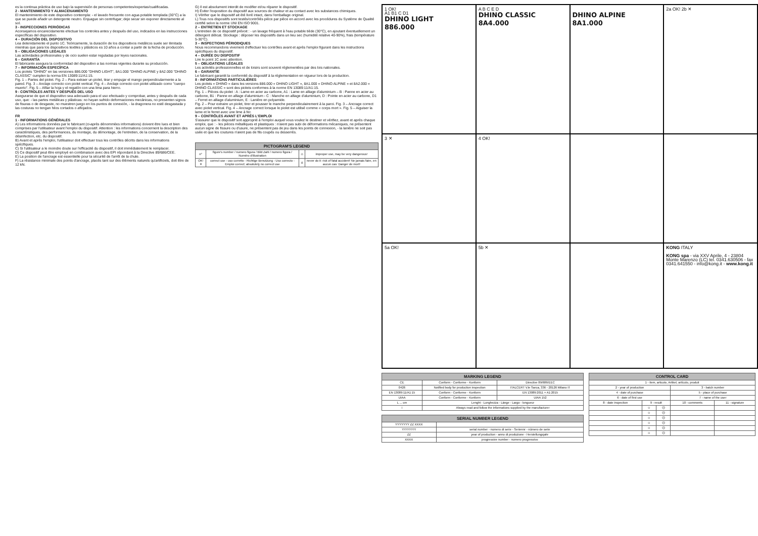es la continua práctica de uso bajo la supervisión de personas competentes/expertas/cualificadas.
2 - MANTENIMIENTO Y ALMACENAMIENTO
El mantenimiento de este dispositivo contempla: - el lavado frecuente con agua potable templada (30°C) a la que se puede añadir un detergente neutro. Enjuague sin centrifugar; deje secar sin exponer directamente al sol.
3 - INSPECCIONES PERIÓDICAS
Aconsejamos encarecidamente efectuar los controles antes y después del uso, indicados en las instrucciones específicas del dispositivo.
4 – DURACIÓN DEL DISPOSITIVO
Lea detenidamente el punto 1C. Teóricamente, la duración de los dispositivos metálicos suele ser ilimitada mientras que para los dispositivos textiles y plásticos es 10 años a contar a partir de la fecha de producción.
5 – OBLIGACIONES LEGALES
Las actividades profesionales y de ocio suelen estar reguladas por leyes nacionales.
6 – GARANTÍA
El fabricante asegura la conformidad del dispositivo a las normas vigentes durante su producción.
7 – INFORMACIÓN ESPECÍFICA
Los piolets "DHINO" en las versiones 886.000 "DHINO LIGHT", 8A1.000 "DHINO ALPINE y 8A2.000 "DHINO CLASSIC" cumplen la norma EN 13089:11/A1:15.
Fig. 1 – Partes del piolet. Fig. 2 – Para extraer un piolet, tirar y empujar el mango perpendicularmente a la pared. Fig. 3 – Anclaje correcto con piolet vertical. Fig. 4 – Anclaje correcto con piolet utilizado como "cuerpo muerto". Fig. 5 – Afilar la hoja y el regatón con una lima para hierro.
9 - CONTROLES ANTES Y DESPUÉS DEL USO
Asegurarse de que el dispositivo sea adecuado para el uso efectuado y comprobar, antes y después de cada uso, que: - las partes metálicas y plásticas: no hayan sufrido deformaciones mecánicas, no presenten signos de fisuras o de desgaste, no muestren juego en los puntos de conexión, - la dragonera no esté desgastada y las costuras no tengan hilos cortados o aflojados.
FR
1 - INFORMATIONS GÉNÉRALES
A) Les informations données par le fabricant (ci-après dénommées informations) doivent être lues et bien comprises par l'utilisateur avant l'emploi du dispositif. Attention : les informations concernent la description des caractéristiques, des performances, du montage, du démontage, de l'entretien, de la conservation, de la désinfection, etc. du dispositif.
B) Avant et après l'emploi, l'utilisateur doit effectuer tous les contrôles décrits dans les informations spécifiques.
C) Si l'utilisateur a le moindre doute sur l'efficacité du dispositif, il doit immédiatement le remplacer.
D) Ce dispositif peut être employé en combinaison avec des EPI répondant à la Directive 89/686/CEE.
E) La position de l'ancrage est essentielle pour la sécurité de l'arrêt de la chute.
F) La résistance minimale des points d'ancrage, placés tant sur des éléments naturels qu'artificiels, doit être de 12 kN.
G) Il est absolument interdit de modifier et/ou réparer le dispositif.
H) Éviter l'exposition du dispositif aux sources de chaleur et au contact avec les substances chimiques.
I) Vérifier que le dispositif ait été livré intact, dans l'emballage original.
L) Tous nos dispositifs sont testés/contrôlés pièce par pièce en accord avec les procédures du Système de Qualité certifié selon la norme UNI EN ISO 9001.
2 – ENTRETIEN ET STOCKAGE
L'entretien de ce dispositif prévoit : - un lavage fréquent à l'eau potable tiède (30°C), en ajoutant éventuellement un détergent délicat. Stockage : déposer les dispositifs dans un lieu sec (humidité relative 40-90%), frais (température 5-30°C).
3 – INSPECTIONS PÉRIODIQUES
Nous recommandons vivement d'effectuer les contrôles avant et après l'emploi figurant dans les instructions spécifiques du dispositif.
4 – DURÉE DU DISPOSITIF
Lire le point 1C avec attention.
5 – OBLIGATIONS LÉGALES
Les activités professionnelles et de loisirs sont souvent réglementées par des lois nationales.
6 – GARANTIE
Le fabricant garantit la conformité du dispositif à la réglementation en vigueur lors de la production.
8 - INFORMATIONS PARTICULIÈRES
Les piolets « DHINO » dans les versions 886.000 « DHINO LIGHT », 8A1.000 « DHINO ALPINE » et 8A2.000 « DHINO CLASSIC » sont des piolets conformes à la norme EN 13089:11/A1:15.
Fig. 1 – Pièces du piolet : A : Lame en acier au carbone, A1 : Lame en alliage d'aluminium – B : Panne en acier au carbone, B1 : Panne en alliage d'aluminium - C : Manche en alliage d'aluminium, D : Pointe en acier au carbone, D1 – Ferret en alliage d'aluminium, E : Lanière en polyamide.
Fig. 2 – Pour extraire un piolet, tirer et pousser le manche perpendiculairement à la paroi. Fig. 3 – Ancrage correct avec piolet vertical. Fig. 4 – Ancrage correct lorsque le piolet est utilisé comme « corps mort ». Fig. 5 – Aiguiser la lame et le ferret avec une lime à fer.
9 – CONTRÔLES AVANT ET APRÈS L'EMPLOI
S'assurer que le dispositif soit approprié à l'emploi auquel vous voulez le destiner et vérifiez, avant et après chaque emploi, que : - les pièces métalliques et plastiques : n'aient pas subi de déformations mécaniques, ne présentent aucun signe de fissure ou d'usure, ne présentent pas de jeu dans les points de connexion, - la lanière ne soit pas usée et que les coutures n'aient pas de fils coupés ou desserrés.
| PICTOGRAM'S LEGEND | | | |
| --- | --- | --- | --- |
| n° | figure's number / numero figura / Bild Zahl / numero figura / Numéro d'illustration | ⚠ | improper use, may be very dangerous! |
| OK! ✕ | correct use - uso corretto - Richtige Benutzung - Uso correcto - Emploi correct; absolutely no correct use | ☠ | never do it: risk of fatal accident! Ne jamais faire, en aucun cas: Danger de mort! |
1 OK!
A1 B1 C D1
DHINO LIGHT
886.000
A B C E D
DHINO CLASSIC
8A4.000
DHINO ALPINE
8A1.000
2a OK! 2b ✕
3 ✕
4 OK!
5a OK!
5b ✕
KONG ITALY
KONG spa - via XXV Aprile, 4 - 23804 Monte Marenzo (LC) tel. 0341.630506 - fax 0341.641550 - info@kong.it - www.kong.it
| MARKING LEGEND | | |
| --- | --- | --- |
| CE | Conform - Conforme - Konform | Directive 89/686/EEC |
| 0426 | Notified body for production inspection | ITALCERT V.le Sarca, 336 - 20126 Milano IT |
| EN 13089:11/A1:15 | Conform - Conforme - Konform | EN 13089:2011 + A1:2015 |
| UIAA | Conform - Conforme - Konform | UIAA 152 |
| L ... cm | Lenght - Lunghezza - Länge - Largo - longueur | |
| i | Always read and follow the informations supplied by the manufacturer | |
| SERIAL NUMBER LEGEND | |
| --- | --- |
| YYYYYYY ZZ XXXX | |
| YYYYYYY | serial number - numero di serie - Seriennr - número de serie |
| ZZ | year of production - anno di produzione - Herstellungsjahr |
| XXXX | progressive number - numero progressivo |
| CONTROL CARD | | | | |
| --- | --- | --- | --- | --- |
| 1 - item, articolo, Artikel, artículo, produit | | | | |
| 2 - year of production | | | 3 - batch number | |
| 4 - date of purchase | | | 5 - place of purchase | |
| 6 - date of first use | | | 7 - name of the user | |
| 8 - date inspection | 9 - result | | 10 - comments | 11 - signature |
| | ☺ | ☹ | | |
| | ☺ | ☹ | | |
| | ☺ | ☹ | | |
| | ☺ | ☹ | | |
| | ☺ | ☹ | | |
| | ☺ | ☹ | | |